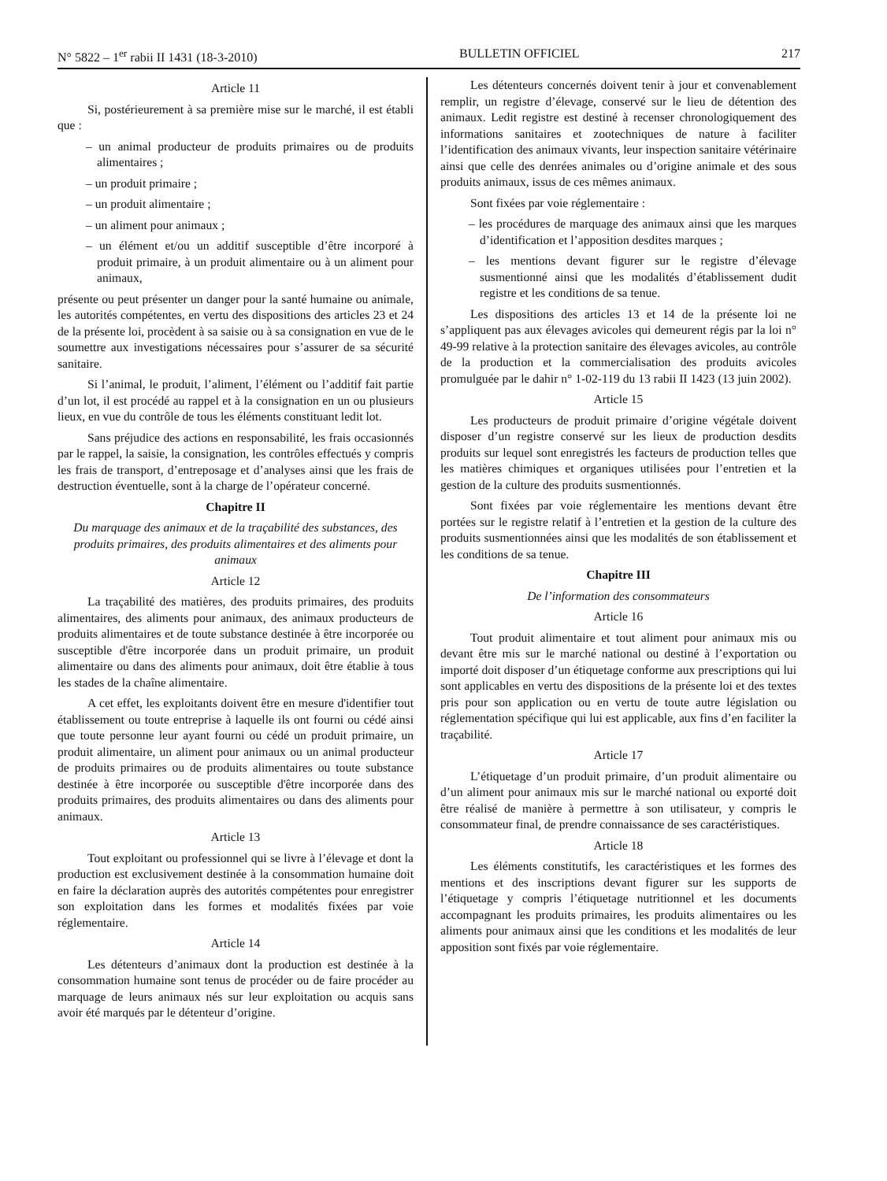N° 5822 – 1<sup>er</sup> rabii II 1431 (18-3-2010) BULLETIN OFFICIEL 217
Article 11
Si, postérieurement à sa première mise sur le marché, il est établi que :
– un animal producteur de produits primaires ou de produits alimentaires ;
– un produit primaire ;
– un produit alimentaire ;
– un aliment pour animaux ;
– un élément et/ou un additif susceptible d’être incorporé à produit primaire, à un produit alimentaire ou à un aliment pour animaux,
présente ou peut présenter un danger pour la santé humaine ou animale, les autorités compétentes, en vertu des dispositions des articles 23 et 24 de la présente loi, procèdent à sa saisie ou à sa consignation en vue de le soumettre aux investigations nécessaires pour s’assurer de sa sécurité sanitaire.
Si l’animal, le produit, l’aliment, l’élément ou l’additif fait partie d’un lot, il est procédé au rappel et à la consignation en un ou plusieurs lieux, en vue du contrôle de tous les éléments constituant ledit lot.
Sans préjudice des actions en responsabilité, les frais occasionnés par le rappel, la saisie, la consignation, les contrôles effectués y compris les frais de transport, d’entreposage et d’analyses ainsi que les frais de destruction éventuelle, sont à la charge de l’opérateur concerné.
Chapitre II
Du marquage des animaux et de la traçabilité des substances, des produits primaires, des produits alimentaires et des aliments pour animaux
Article 12
La traçabilité des matières, des produits primaires, des produits alimentaires, des aliments pour animaux, des animaux producteurs de produits alimentaires et de toute substance destinée à être incorporée ou susceptible d'être incorporée dans un produit primaire, un produit alimentaire ou dans des aliments pour animaux, doit être établie à tous les stades de la chaîne alimentaire.
A cet effet, les exploitants doivent être en mesure d'identifier tout établissement ou toute entreprise à laquelle ils ont fourni ou cédé ainsi que toute personne leur ayant fourni ou cédé un produit primaire, un produit alimentaire, un aliment pour animaux ou un animal producteur de produits primaires ou de produits alimentaires ou toute substance destinée à être incorporée ou susceptible d'être incorporée dans des produits primaires, des produits alimentaires ou dans des aliments pour animaux.
Article 13
Tout exploitant ou professionnel qui se livre à l’élevage et dont la production est exclusivement destinée à la consommation humaine doit en faire la déclaration auprès des autorités compétentes pour enregistrer son exploitation dans les formes et modalités fixées par voie réglementaire.
Article 14
Les détenteurs d’animaux dont la production est destinée à la consommation humaine sont tenus de procéder ou de faire procéder au marquage de leurs animaux nés sur leur exploitation ou acquis sans avoir été marqués par le détenteur d’origine.
Les détenteurs concernés doivent tenir à jour et convenablement remplir, un registre d’élevage, conservé sur le lieu de détention des animaux. Ledit registre est destiné à recenser chronologiquement des informations sanitaires et zootechniques de nature à faciliter l’identification des animaux vivants, leur inspection sanitaire vétérinaire ainsi que celle des denrées animales ou d’origine animale et des sous produits animaux, issus de ces mêmes animaux.
Sont fixées par voie réglementaire :
– les procédures de marquage des animaux ainsi que les marques d’identification et l’apposition desdites marques ;
– les mentions devant figurer sur le registre d’élevage susmentionné ainsi que les modalités d’établissement dudit registre et les conditions de sa tenue.
Les dispositions des articles 13 et 14 de la présente loi ne s’appliquent pas aux élevages avicoles qui demeurent régis par la loi n° 49-99 relative à la protection sanitaire des élevages avicoles, au contrôle de la production et la commercialisation des produits avicoles promulguée par le dahir n° 1-02-119 du 13 rabii II 1423 (13 juin 2002).
Article 15
Les producteurs de produit primaire d’origine végétale doivent disposer d’un registre conservé sur les lieux de production desdits produits sur lequel sont enregistrés les facteurs de production telles que les matières chimiques et organiques utilisées pour l’entretien et la gestion de la culture des produits susmentionnés.
Sont fixées par voie réglementaire les mentions devant être portées sur le registre relatif à l’entretien et la gestion de la culture des produits susmentionnées ainsi que les modalités de son établissement et les conditions de sa tenue.
Chapitre III
De l’information des consommateurs
Article 16
Tout produit alimentaire et tout aliment pour animaux mis ou devant être mis sur le marché national ou destiné à l’exportation ou importé doit disposer d’un étiquetage conforme aux prescriptions qui lui sont applicables en vertu des dispositions de la présente loi et des textes pris pour son application ou en vertu de toute autre législation ou réglementation spécifique qui lui est applicable, aux fins d’en faciliter la traçabilité.
Article 17
L’étiquetage d’un produit primaire, d’un produit alimentaire ou d’un aliment pour animaux mis sur le marché national ou exporté doit être réalisé de manière à permettre à son utilisateur, y compris le consommateur final, de prendre connaissance de ses caractéristiques.
Article 18
Les éléments constitutifs, les caractéristiques et les formes des mentions et des inscriptions devant figurer sur les supports de l’étiquetage y compris l’étiquetage nutritionnel et les documents accompagnant les produits primaires, les produits alimentaires ou les aliments pour animaux ainsi que les conditions et les modalités de leur apposition sont fixés par voie réglementaire.